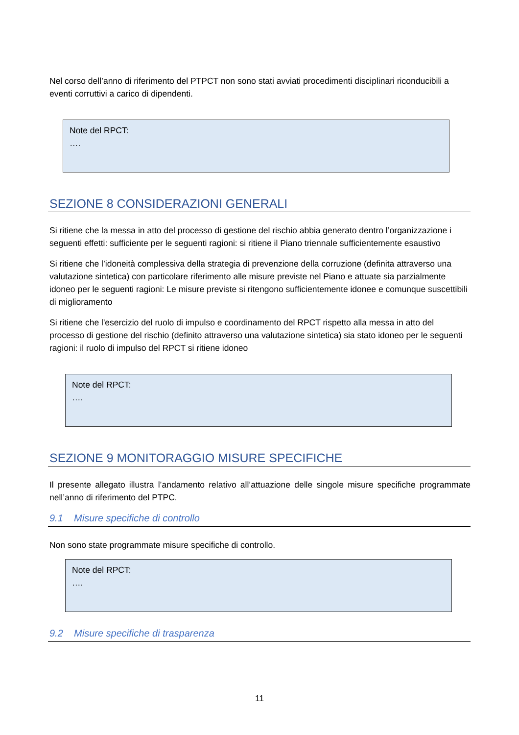Nel corso dell’anno di riferimento del PTPCT non sono stati avviati procedimenti disciplinari riconducibili a eventi corruttivi a carico di dipendenti.
Note del RPCT:
….
SEZIONE 8 CONSIDERAZIONI GENERALI
Si ritiene che la messa in atto del processo di gestione del rischio abbia generato dentro l’organizzazione i seguenti effetti: sufficiente per le seguenti ragioni: si ritiene il Piano triennale sufficientemente esaustivo
Si ritiene che l’idoneità complessiva della strategia di prevenzione della corruzione (definita attraverso una valutazione sintetica) con particolare riferimento alle misure previste nel Piano e attuate sia parzialmente idoneo per le seguenti ragioni: Le misure previste si ritengono sufficientemente idonee e comunque suscettibili di miglioramento
Si ritiene che l'esercizio del ruolo di impulso e coordinamento del RPCT rispetto alla messa in atto del processo di gestione del rischio (definito attraverso una valutazione sintetica) sia stato idoneo per le seguenti ragioni: il ruolo di impulso del RPCT si ritiene idoneo
Note del RPCT:
….
SEZIONE 9 MONITORAGGIO MISURE SPECIFICHE
Il presente allegato illustra l’andamento relativo all’attuazione delle singole misure specifiche programmate nell’anno di riferimento del PTPC.
9.1 Misure specifiche di controllo
Non sono state programmate misure specifiche di controllo.
Note del RPCT:
….
9.2 Misure specifiche di trasparenza
11